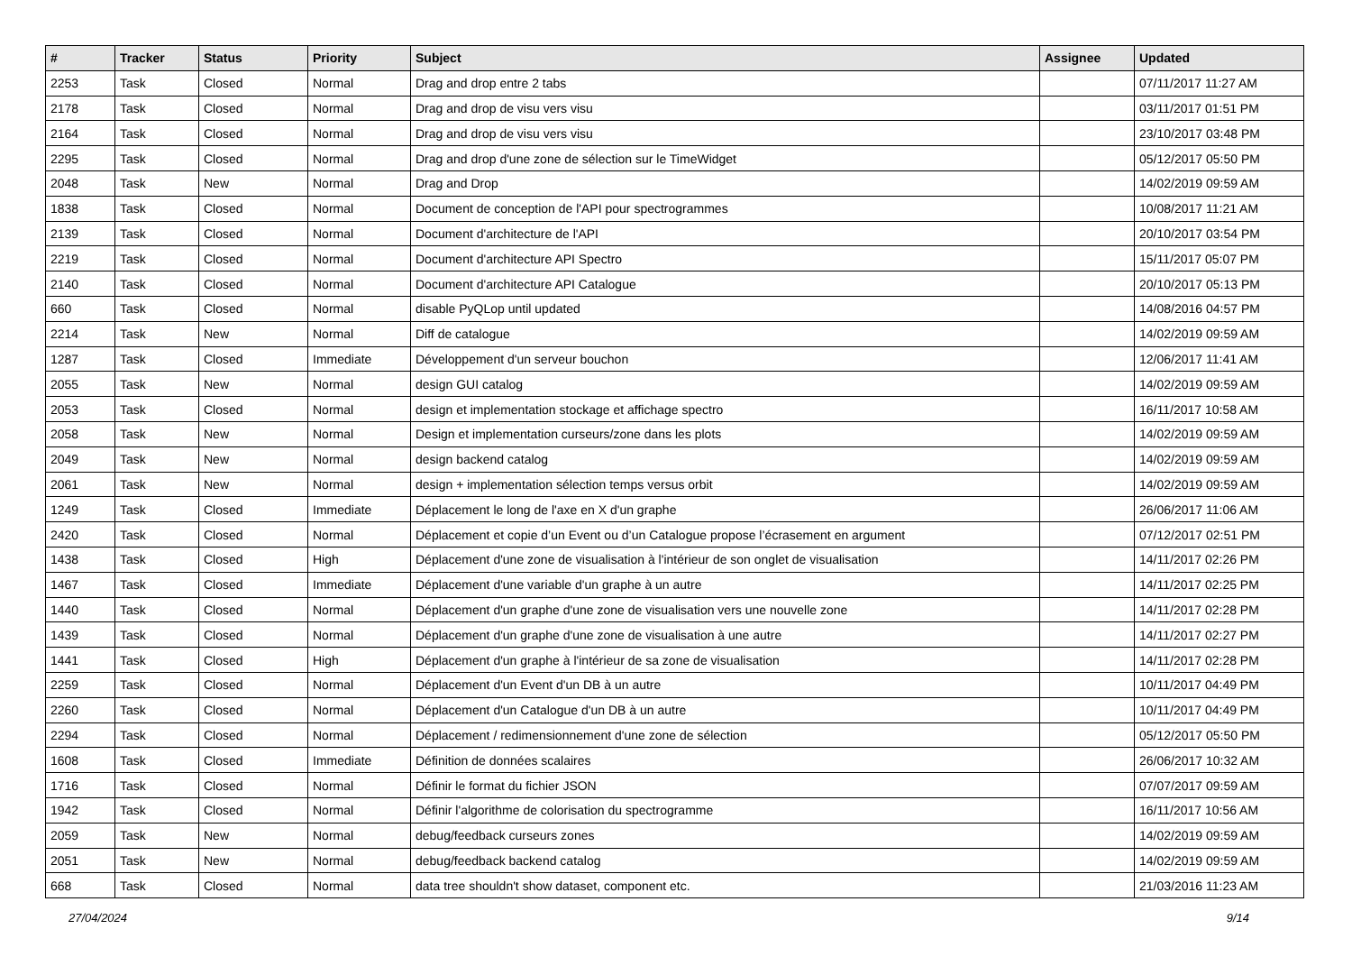| # | Tracker | Status | Priority | Subject | Assignee | Updated |
| --- | --- | --- | --- | --- | --- | --- |
| 2253 | Task | Closed | Normal | Drag and drop entre 2 tabs | | 07/11/2017 11:27 AM |
| 2178 | Task | Closed | Normal | Drag and drop de visu vers visu | | 03/11/2017 01:51 PM |
| 2164 | Task | Closed | Normal | Drag and drop de visu vers visu | | 23/10/2017 03:48 PM |
| 2295 | Task | Closed | Normal | Drag and drop d'une zone de sélection sur le TimeWidget | | 05/12/2017 05:50 PM |
| 2048 | Task | New | Normal | Drag and Drop | | 14/02/2019 09:59 AM |
| 1838 | Task | Closed | Normal | Document de conception de l'API pour spectrogrammes | | 10/08/2017 11:21 AM |
| 2139 | Task | Closed | Normal | Document d'architecture de l'API | | 20/10/2017 03:54 PM |
| 2219 | Task | Closed | Normal | Document d'architecture API Spectro | | 15/11/2017 05:07 PM |
| 2140 | Task | Closed | Normal | Document d'architecture API Catalogue | | 20/10/2017 05:13 PM |
| 660 | Task | Closed | Normal | disable PyQLop until updated | | 14/08/2016 04:57 PM |
| 2214 | Task | New | Normal | Diff de catalogue | | 14/02/2019 09:59 AM |
| 1287 | Task | Closed | Immediate | Développement d'un serveur bouchon | | 12/06/2017 11:41 AM |
| 2055 | Task | New | Normal | design GUI catalog | | 14/02/2019 09:59 AM |
| 2053 | Task | Closed | Normal | design et implementation stockage et affichage spectro | | 16/11/2017 10:58 AM |
| 2058 | Task | New | Normal | Design et implementation curseurs/zone dans les plots | | 14/02/2019 09:59 AM |
| 2049 | Task | New | Normal | design backend catalog | | 14/02/2019 09:59 AM |
| 2061 | Task | New | Normal | design + implementation sélection temps versus orbit | | 14/02/2019 09:59 AM |
| 1249 | Task | Closed | Immediate | Déplacement le long de l'axe en X d'un graphe | | 26/06/2017 11:06 AM |
| 2420 | Task | Closed | Normal | Déplacement et copie d’un Event ou d’un Catalogue propose l’écrasement en argument | | 07/12/2017 02:51 PM |
| 1438 | Task | Closed | High | Déplacement d'une zone de visualisation à l'intérieur de son onglet de visualisation | | 14/11/2017 02:26 PM |
| 1467 | Task | Closed | Immediate | Déplacement d'une variable d'un graphe à un autre | | 14/11/2017 02:25 PM |
| 1440 | Task | Closed | Normal | Déplacement d'un graphe d'une zone de visualisation vers une nouvelle zone | | 14/11/2017 02:28 PM |
| 1439 | Task | Closed | Normal | Déplacement d'un graphe d'une zone de visualisation à une autre | | 14/11/2017 02:27 PM |
| 1441 | Task | Closed | High | Déplacement d'un graphe à l'intérieur de sa zone de visualisation | | 14/11/2017 02:28 PM |
| 2259 | Task | Closed | Normal | Déplacement d'un Event d'un DB à un autre | | 10/11/2017 04:49 PM |
| 2260 | Task | Closed | Normal | Déplacement d'un Catalogue d'un DB à un autre | | 10/11/2017 04:49 PM |
| 2294 | Task | Closed | Normal | Déplacement / redimensionnement d'une zone de sélection | | 05/12/2017 05:50 PM |
| 1608 | Task | Closed | Immediate | Définition de données scalaires | | 26/06/2017 10:32 AM |
| 1716 | Task | Closed | Normal | Définir le format du fichier JSON | | 07/07/2017 09:59 AM |
| 1942 | Task | Closed | Normal | Définir l'algorithme de colorisation du spectrogramme | | 16/11/2017 10:56 AM |
| 2059 | Task | New | Normal | debug/feedback curseurs zones | | 14/02/2019 09:59 AM |
| 2051 | Task | New | Normal | debug/feedback backend catalog | | 14/02/2019 09:59 AM |
| 668 | Task | Closed | Normal | data tree shouldn't show dataset, component etc. | | 21/03/2016 11:23 AM |
27/04/2024 9/14